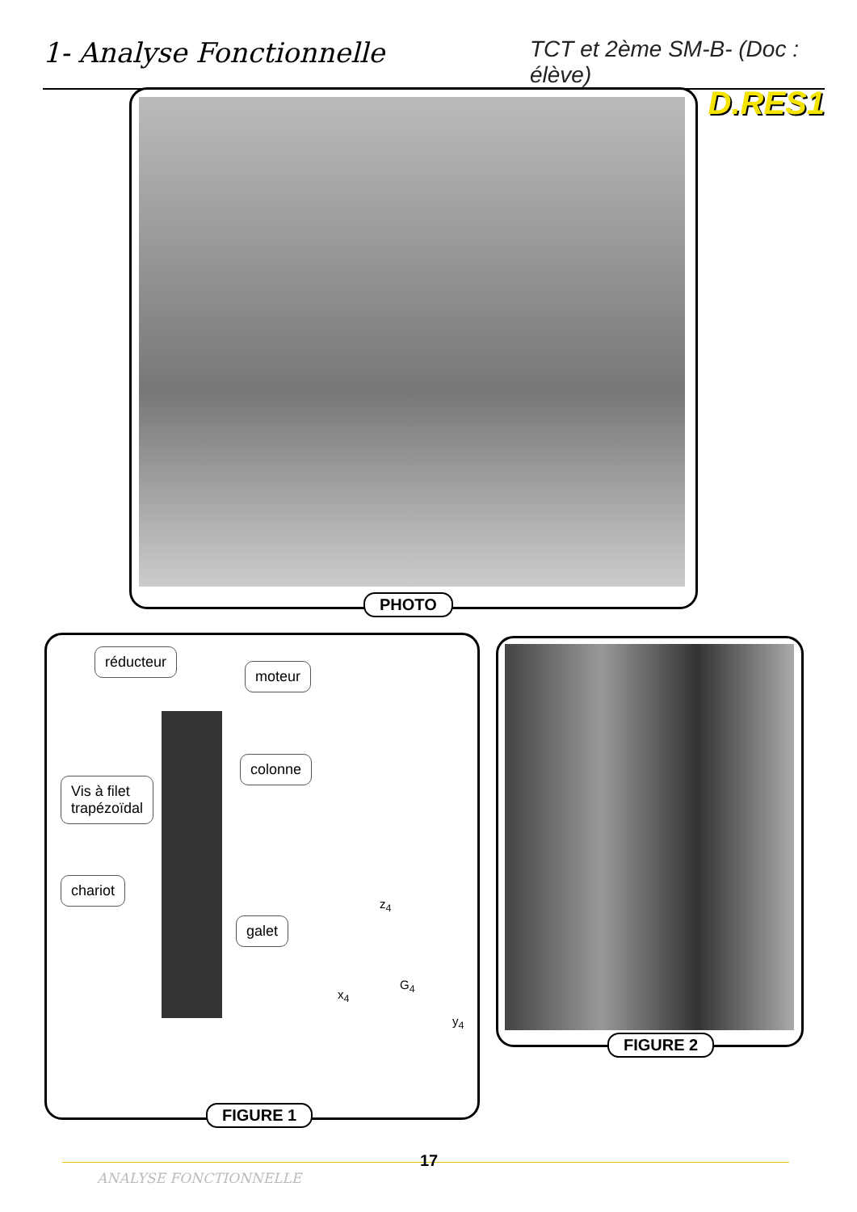1- Analyse Fonctionnelle
TCT et 2ème SM-B- (Doc : élève)
D.RES1
PHOTO
réducteur
moteur
colonne
Vis à filet
trapézoïdal
chariot
galet
z<sub>4</sub>
G<sub>4</sub>
x<sub>4</sub>
y<sub>4</sub>
FIGURE 1
FIGURE 2
ANALYSE FONCTIONNELLE
17